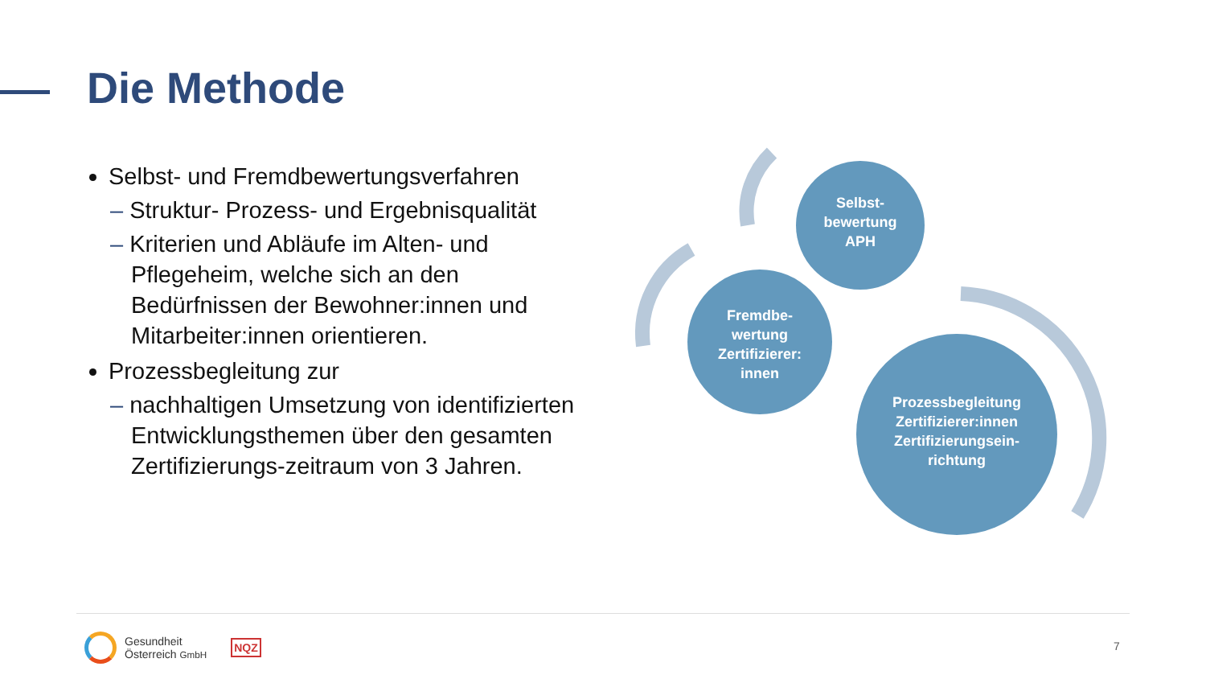Die Methode
Selbst- und Fremdbewertungsverfahren
– Struktur- Prozess- und Ergebnisqualität
– Kriterien und Abläufe im Alten- und Pflegeheim, welche sich an den Bedürfnissen der Bewohner:innen und Mitarbeiter:innen orientieren.
Prozessbegleitung zur
– nachhaltigen Umsetzung von identifizierten Entwicklungsthemen über den gesamten Zertifizierungs-zeitraum von 3 Jahren.
Selbst-
bewertung
APH
Fremdbe-
wertung
Zertifizierer:
innen
Prozessbegleitung
Zertifizierer:innen
Zertifizierungsein-
richtung
Gesundheit
Österreich GmbH NQZ
7